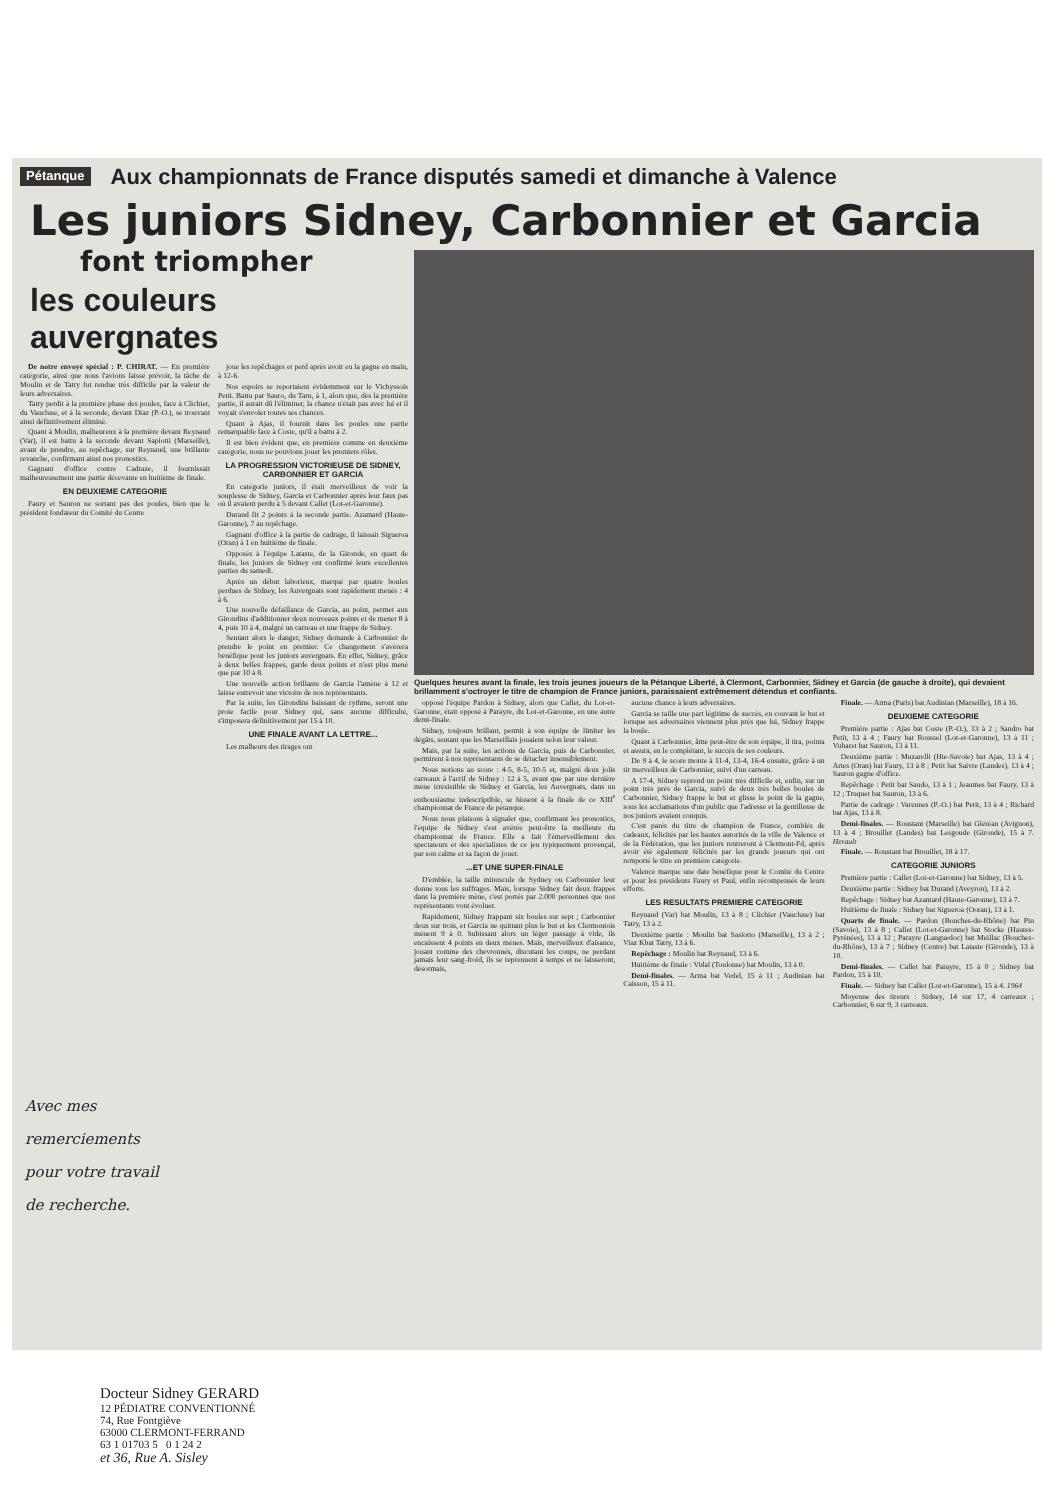Pétanque Aux championnats de France disputés samedi et dimanche à Valence
Les juniors Sidney, Carbonnier et Garcia
font triompher
les couleurs auvergnates
De notre envoyé spécial : P. CHIRAT. — En première catégorie, ainsi que nous l'avions laissé prévoir, la tâche de Moulin et de Tatry fut rendue très difficile par la valeur de leurs adversaires.
Tatry perdit à la première phase des poules, face à Clichier, du Vaucluse, et à la seconde, devant Diaz (P.-O.), se trouvant ainsi définitivement éliminé.
Quant à Moulin, malheureux à la première devant Reynaud (Var), il est battu à la seconde devant Sapiotti (Marseille), avant de prendre, au repêchage, sur Reynaud, une brillante revanche, confirmant ainsi nos pronostics.
Gagnant d'office contre Cadraze, il fournissait malheureusement une partie décevante en huitième de finale.
EN DEUXIEME CATEGORIE
Faury et Sauron ne sortant pas des poules, bien que le président fondateur du Comité du Centre
joue les repêchages et perd après avoir eu la gagne en main, à 12-6.
Nos espoirs se reportaient évidemment sur le Vichyssois Petit. Battu par Sauro, du Tarn, à 1, alors que, dès la première partie, il aurait dû l'éliminer, la chance n'était pas avec lui et il voyait s'envoler toutes ses chances.
Quant à Ajas, il fournit dans les poules une partie remarquable face à Coste, qu'il a battu à 2.
Il est bien évident que, en première comme en deuxième catégorie, nous ne pouvions jouer les premiers rôles.
LA PROGRESSION VICTORIEUSE DE SIDNEY, CARBONNIER ET GARCIA
En catégorie juniors, il était merveilleux de voir la souplesse de Sidney, Garcia et Carbonnier après leur faux pas où il avaient perdu à 5 devant Callet (Lot-et-Garonne).
Durand fit 2 points à la seconde partie. Azamard (Haute-Garonne), 7 au repêchage.
Gagnant d'office à la partie de cadrage, il laissait Sigueroa (Oran) à 1 en huitième de finale.
Opposés à l'équipe Lataste, de la Gironde, en quart de finale, les juniors de Sidney ont confirmé leurs excellentes parties du samedi.
Après un début laborieux, marqué par quatre boules perdues de Sidney, les Auvergnats sont rapidement menés : 4 à 6.
Une nouvelle défaillance de Garcia, au point, permet aux Girondins d'additionner deux nouveaux points et de mener 8 à 4, puis 10 à 4, malgré un carreau et une frappe de Sidney.
Sentant alors le danger, Sidney demande à Carbonnier de prendre le point en premier. Ce changement s'avèrera bénéfique pour les juniors auvergnats. En effet, Sidney, grâce à deux belles frappes, garde deux points et n'est plus mené que par 10 à 8.
Une nouvelle action brillante de Garcia l'amène à 12 et laisse entrevoir une victoire de nos représentants.
Par la suite, les Girondins baissant de rythme, seront une proie facile pour Sidney qui, sans aucune difficulté, s'imposera définitivement par 15 à 10.
UNE FINALE AVANT LA LETTRE...
Les malheurs des tirages ont
Quelques heures avant la finale, les trois jeunes joueurs de la Pétanque Liberté, à Clermont, Carbonnier, Sidney et Garcia (de gauche à droite), qui devaient brillamment s'octroyer le titre de champion de France juniors, paraissaient extrêmement détendus et confiants.
opposé l'équipe Pardon à Sidney, alors que Callet, du Lot-et-Garonne, était opposé à Parayre, du Lot-et-Garonne, en une autre demi-finale.
Sidney, toujours brillant, permit à son équipe de limiter les dégâts, sentant que les Marseillais jouaient selon leur valeur.
Mais, par la suite, les actions de Garcia, puis de Carbonnier, permirent à nos représentants de se détacher insensiblement.
Nous notions au score : 4-5, 8-5, 10-5 et, malgré deux jolis carreaux à l'actif de Sidney : 12 à 5, avant que par une dernière mène irrésistible de Sidney et Garcia, les Auvergnats, dans un enthousiasme indescriptible, se hissent à la finale de ce XIII<sup>e</sup> championnat de France de pétanque.
Nous nous plaisons à signaler que, confirmant les pronostics, l'équipe de Sidney s'est avérée peut-être la meilleure du championnat de France. Elle a fait l'émerveillement des spectateurs et des spécialistes de ce jeu typiquement provençal, par son calme et sa façon de jouer.
...ET UNE SUPER-FINALE
D'emblée, la taille minuscule de Sydney ou Carbonnier leur donne tous les suffrages. Mais, lorsque Sidney fait deux frappes dans la première mène, c'est portés par 2.000 personnes que nos représentants vont évoluer.
Rapidement, Sidney frappant six boules sur sept ; Carbonnier deux sur trois, et Garcia ne quittant plus le but et les Clermontois mènent 9 à 0. Subissant alors un léger passage à vide, ils encaissent 4 points en deux mènes. Mais, merveilleux d'aisance, jouant comme des chevronnés, discutant les coups, ne perdant jamais leur sang-froid, ils se reprennent à temps et ne laisseront, désormais,
aucune chance à leurs adversaires.
Garcia se taille une part légitime de succès, en couvant le but et lorsque ses adversaires viennent plus près que lui, Sidney frappe la boule.
Quant à Carbonnier, âme peut-être de son équipe, il tira, pointa et assura, en le complétant, le succès de ses couleurs.
De 9 à 4, le score monte à 11-4, 13-4, 16-4 ensuite, grâce à un tir merveilleux de Carbonnier, suivi d'un carreau.
A 17-4, Sidney reprend un point très difficile et, enfin, sur un point très près de Garcia, suivi de deux très belles boules de Carbonnier, Sidney frappe le but et glisse le point de la gagne, sous les acclamations d'un public que l'adresse et la gentillesse de nos juniors avaient conquis.
C'est parés du titre de champion de France, comblés de cadeaux, félicités par les hautes autorités de la ville de Valence et de la Fédération, que les juniors rentreront à Clermont-Fd, après avoir été également félicités par les grands joueurs qui ont remporté le titre en première catégorie.
Valence marque une date bénéfique pour le Comité du Centre et pour les présidents Faury et Paul, enfin récompensés de leurs efforts.
LES RESULTATS PREMIERE CATEGORIE
Reynaud (Var) bat Moulin, 13 à 8 ; Clichier (Vaucluse) bat Tatry, 13 à 2.
Deuxième partie : Moulin bat Sasiotto (Marseille), 13 à 2 ; Viaz Kbat Tatry, 13 à 6.
Repêchage : Moulin bat Reynaud, 13 à 6.
Huitième de finale : Vidal (Toulouse) bat Moulin, 13 à 0.
Demi-finales. — Arma bat Vedel, 15 à 11 ; Audinian bat Caisson, 15 à 11.
Finale. — Arma (Paris) bat Audinian (Marseille), 18 à 16.
DEUXIEME CATEGORIE
Première partie : Ajas bat Coste (P.-O.), 13 à 2 ; Sandro bat Petit, 13 à 4 ; Faury bat Roussel (Lot-et-Garonne), 13 à 11 ; Vubaret bat Sauron, 13 à 11.
Deuxième partie : Muzarelli (Hte-Savoie) bat Ajas, 13 à 4 ; Artes (Oran) bat Faury, 13 à 8 ; Petit bat Saivre (Landes), 13 à 4 ; Sauron gagne d'office.
Repêchage : Petit bat Saudo, 13 à 1 ; Jeaumes bat Faury, 13 à 12 ; Truquet bat Sauron, 13 à 6.
Partie de cadrage : Varennes (P.-O.) bat Petit, 13 à 4 ; Richard bat Ajas, 13 à 8.
Demi-finales. — Roustant (Marseille) bat Gléréan (Avignon), 13 à 4 ; Brouillet (Landes) bat Lesgoude (Gironde), 15 à 7. Herault
Finale. — Roustant bat Brouillet, 18 à 17.
CATEGORIE JUNIORS
Première partie : Callet (Lot-et-Garonne) bat Sidney, 13 à 5.
Deuxième partie : Sidney bat Durand (Aveyron), 13 à 2.
Repêchage : Sidney bat Azamard (Haute-Garonne), 13 à 7.
Huitième de finale : Sidney bat Sigueroa (Ooran), 13 à 1.
Quarts de finale. — Pardon (Bouches-du-Rhône) bat Pin (Savoie), 13 à 8 ; Callet (Lot-et-Garonne) bat Stocke (Hautes-Pyrénées), 13 à 12 ; Parayre (Languedoc) bat Meillac (Bouches-du-Rhône), 13 à 7 ; Sidney (Centre) bat Lataste (Gironde), 13 à 10.
Demi-finales. — Callet bat Parayre, 15 à 0 ; Sidney bat Pardon, 15 à 10.
Finale. — Sidney bat Callet (Lot-et-Garonne), 15 à 4. 1964
Moyenne des tireurs : Sidney, 14 sur 17, 4 carreaux ; Carbonnier, 6 sur 9, 3 carreaux.
Avec mes
remerciements
pour votre travail
de recherche.
Docteur Sidney GERARD
12 PÉDIATRE CONVENTIONNÉ
74, Rue Fontgiève
63000 CLERMONT-FERRAND
63 1 01703 5 0 1 24 2
et 36, Rue A. Sisley